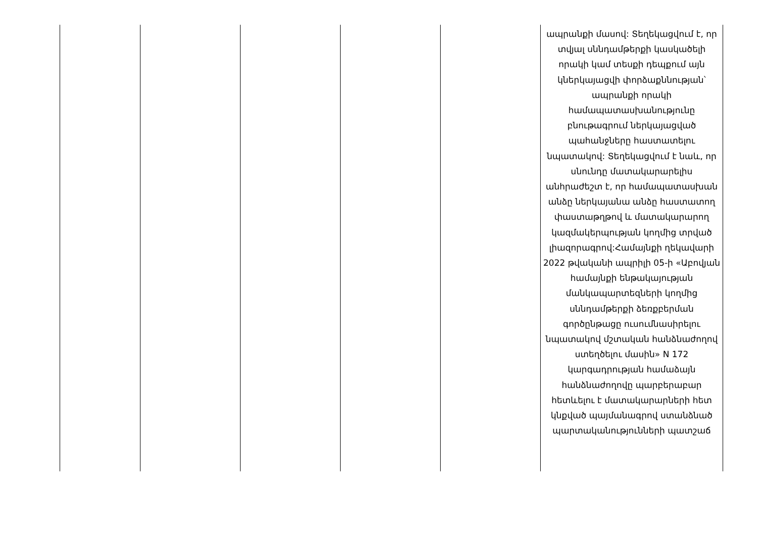| | | | | | ապրանքի մասով: Տեղեկացվում է, որ տվյալ սննդամթերքի կասկածելի որակի կամ տեսքի դեպքում այն կներկայացվի փորձաքննության՝ ապրանքի որակի համապատասխանությունը բնութագրում ներկայացված պահանջները հաստատելու նպատակով: Տեղեկացվում է նաև, որ սնունդը մատակարարելիս անհրաժեշտ է, որ համապատասխան անձը ներկայանա անձը հաստատող փաստաթղթով և մատակարարող կազմակերպության կողմից տրված լիազորագրով:Համայնքի ղեկավարի 2022 թվականի ապրիլի 05-ի «Աբովյան համայնքի ենթակայության մանկապարտեզների կողմից սննդամթերքի ձեռքբերման գործընթացը ուսումնասիրելու նպատակով մշտական հանձնաժողով ստեղծելու մասին» N 172 կարգադրության համաձայն հանձնաժողովը պարբերաբար հետևելու է մատակարարների հետ կնքված պայմանագրով ստանձնած պարտականությունների պատշաճ |